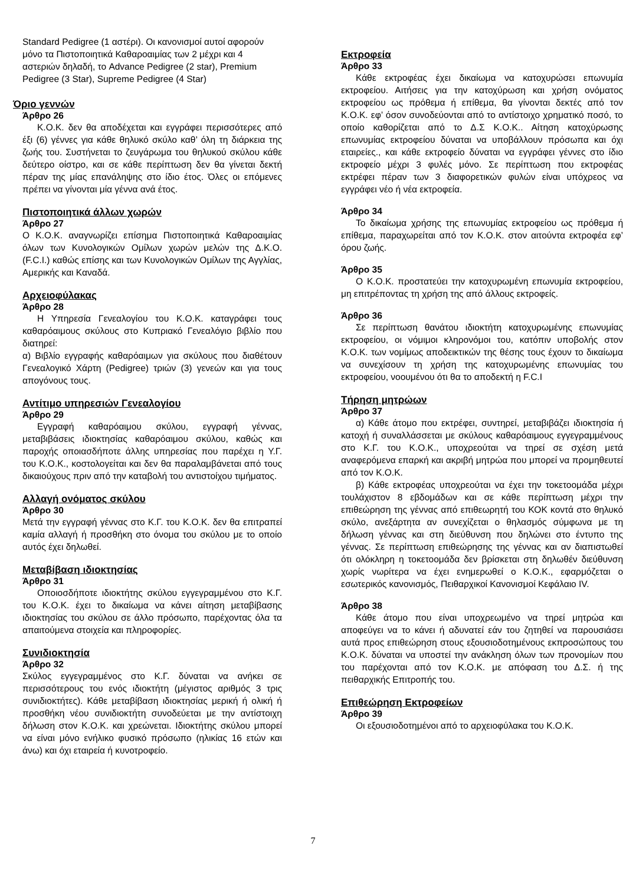Standard Pedigree (1 αστέρι). Οι κανονισμοί αυτοί αφορούν μόνο τα Πιστοποιητικά Καθαροαιμίας των 2 μέχρι και 4 αστεριών δηλαδή, το Advance Pedigree (2 star), Premium Pedigree (3 Star), Supreme Pedigree (4 Star)
Όριο γεννών
Άρθρο 26
Κ.Ο.Κ. δεν θα αποδέχεται και εγγράφει περισσότερες από έξι (6) γέννες για κάθε θηλυκό σκύλο καθ’ όλη τη διάρκεια της ζωής του. Συστήνεται το ζευγάρωμα του θηλυκού σκύλου κάθε δεύτερο οίστρο, και σε κάθε περίπτωση δεν θα γίνεται δεκτή πέραν της μίας επανάληψης στο ίδιο έτος. Όλες οι επόμενες πρέπει να γίνονται μία γέννα ανά έτος.
Πιστοποιητικά άλλων χωρών
Άρθρο 27
Ο Κ.Ο.Κ. αναγνωρίζει επίσημα Πιστοποιητικά Καθαροαιμίας όλων των Κυνολογικών Ομίλων χωρών μελών της Δ.Κ.Ο. (F.C.I.) καθώς επίσης και των Κυνολογικών Ομίλων της Αγγλίας, Αμερικής και Καναδά.
Αρχειοφύλακας
Άρθρο 28
Η Υπηρεσία Γενεαλογίου του Κ.Ο.Κ. καταγράφει τους καθαρόαιμους σκύλους στο Κυπριακό Γενεαλόγιο βιβλίο που διατηρεί:
α) Βιβλίο εγγραφής καθαρόαιμων για σκύλους που διαθέτουν Γενεαλογικό Χάρτη (Pedigree) τριών (3) γενεών και για τους απογόνους τους.
Αντίτιμο υπηρεσιών Γενεαλογίου
Άρθρο 29
Εγγραφή καθαρόαιμου σκύλου, εγγραφή γέννας, μεταβιβάσεις ιδιοκτησίας καθαρόαιμου σκύλου, καθώς και παροχής οποιασδήποτε άλλης υπηρεσίας που παρέχει η Υ.Γ. του Κ.Ο.Κ., κοστολογείται και δεν θα παραλαμβάνεται από τους δικαιούχους πριν από την καταβολή του αντιστοίχου τιμήματος.
Αλλαγή ονόματος σκύλου
Άρθρο 30
Μετά την εγγραφή γέννας στο Κ.Γ. του Κ.Ο.Κ. δεν θα επιτραπεί καμία αλλαγή ή προσθήκη στο όνομα του σκύλου με το οποίο αυτός έχει δηλωθεί.
Μεταβίβαση ιδιοκτησίας
Άρθρο 31
Οποιοσδήποτε ιδιοκτήτης σκύλου εγγεγραμμένου στο Κ.Γ. του Κ.Ο.Κ. έχει το δικαίωμα να κάνει αίτηση μεταβίβασης ιδιοκτησίας του σκύλου σε άλλο πρόσωπο, παρέχοντας όλα τα απαιτούμενα στοιχεία και πληροφορίες.
Συνιδιοκτησία
Άρθρο 32
Σκύλος εγγεγραμμένος στο Κ.Γ. δύναται να ανήκει σε περισσότερους του ενός ιδιοκτήτη (μέγιστος αριθμός 3 τρις συνιδιοκτήτες). Κάθε μεταβίβαση ιδιοκτησίας μερική ή ολική ή προσθήκη νέου συνιδιοκτήτη συνοδεύεται με την αντίστοιχη δήλωση στον Κ.Ο.Κ. και χρεώνεται. Ιδιοκτήτης σκύλου μπορεί να είναι μόνο ενήλικο φυσικό πρόσωπο (ηλικίας 16 ετών και άνω) και όχι εταιρεία ή κυνοτροφείο.
Εκτροφεία
Άρθρο 33
Κάθε εκτροφέας έχει δικαίωμα να κατοχυρώσει επωνυμία εκτροφείου. Αιτήσεις για την κατοχύρωση και χρήση ονόματος εκτροφείου ως πρόθεμα ή επίθεμα, θα γίνονται δεκτές από τον Κ.Ο.Κ. εφ’ όσον συνοδεύονται από το αντίστοιχο χρηματικό ποσό, το οποίο καθορίζεται από το Δ.Σ Κ.Ο.Κ.. Αίτηση κατοχύρωσης επωνυμίας εκτροφείου δύναται να υποβάλλουν πρόσωπα και όχι εταιρείες., και κάθε εκτροφείο δύναται να εγγράφει γέννες στο ίδιο εκτροφείο μέχρι 3 φυλές μόνο. Σε περίπτωση που εκτροφέας εκτρέφει πέραν των 3 διαφορετικών φυλών είναι υπόχρεος να εγγράφει νέο ή νέα εκτροφεία.
Άρθρο 34
Το δικαίωμα χρήσης της επωνυμίας εκτροφείου ως πρόθεμα ή επίθεμα, παραχωρείται από τον Κ.Ο.Κ. στον αιτούντα εκτροφέα εφ’ όρου ζωής.
Άρθρο 35
Ο Κ.Ο.Κ. προστατεύει την κατοχυρωμένη επωνυμία εκτροφείου, μη επιτρέποντας τη χρήση της από άλλους εκτροφείς.
Άρθρο 36
Σε περίπτωση θανάτου ιδιοκτήτη κατοχυρωμένης επωνυμίας εκτροφείου, οι νόμιμοι κληρονόμοι του, κατόπιν υποβολής στον Κ.Ο.Κ. των νομίμως αποδεικτικών της θέσης τους έχουν το δικαίωμα να συνεχίσουν τη χρήση της κατοχυρωμένης επωνυμίας του εκτροφείου, νοουμένου ότι θα το αποδεκτή η F.C.I
Τήρηση μητρώων
Άρθρο 37
α) Κάθε άτομο που εκτρέφει, συντηρεί, μεταβιβάζει ιδιοκτησία ή κατοχή ή συναλλάσσεται με σκύλους καθαρόαιμους εγγεγραμμένους στο Κ.Γ. του Κ.Ο.Κ., υποχρεούται να τηρεί σε σχέση μετά αναφερόμενα επαρκή και ακριβή μητρώα που μπορεί να προμηθευτεί από τον Κ.Ο.Κ.
β) Κάθε εκτροφέας υποχρεούται να έχει την τοκετοομάδα μέχρι τουλάχιστον 8 εβδομάδων και σε κάθε περίπτωση μέχρι την επιθεώρηση της γέννας από επιθεωρητή του ΚΟΚ κοντά στο θηλυκό σκύλο, ανεξάρτητα αν συνεχίζεται ο θηλασμός σύμφωνα με τη δήλωση γέννας και στη διεύθυνση που δηλώνει στο έντυπο της γέννας. Σε περίπτωση επιθεώρησης της γέννας και αν διαπιστωθεί ότι ολόκληρη η τοκετοομάδα δεν βρίσκεται στη δηλωθέν διεύθυνση χωρίς νωρίτερα να έχει ενημερωθεί ο Κ.Ο.Κ., εφαρμόζεται ο εσωτερικός κανονισμός, Πειθαρχικοί Κανονισμοί Κεφάλαιο IV.
Άρθρο 38
Κάθε άτομο που είναι υποχρεωμένο να τηρεί μητρώα και αποφεύγει να το κάνει ή αδυνατεί εάν του ζητηθεί να παρουσιάσει αυτά προς επιθεώρηση στους εξουσιοδοτημένους εκπροσώπους του Κ.Ο.Κ. δύναται να υποστεί την ανάκληση όλων των προνομίων που του παρέχονται από τον Κ.Ο.Κ. με απόφαση του Δ.Σ. ή της πειθαρχικής Επιτροπής του.
Επιθεώρηση Εκτροφείων
Άρθρο 39
Οι εξουσιοδοτημένοι από το αρχειοφύλακα του Κ.Ο.Κ.
7